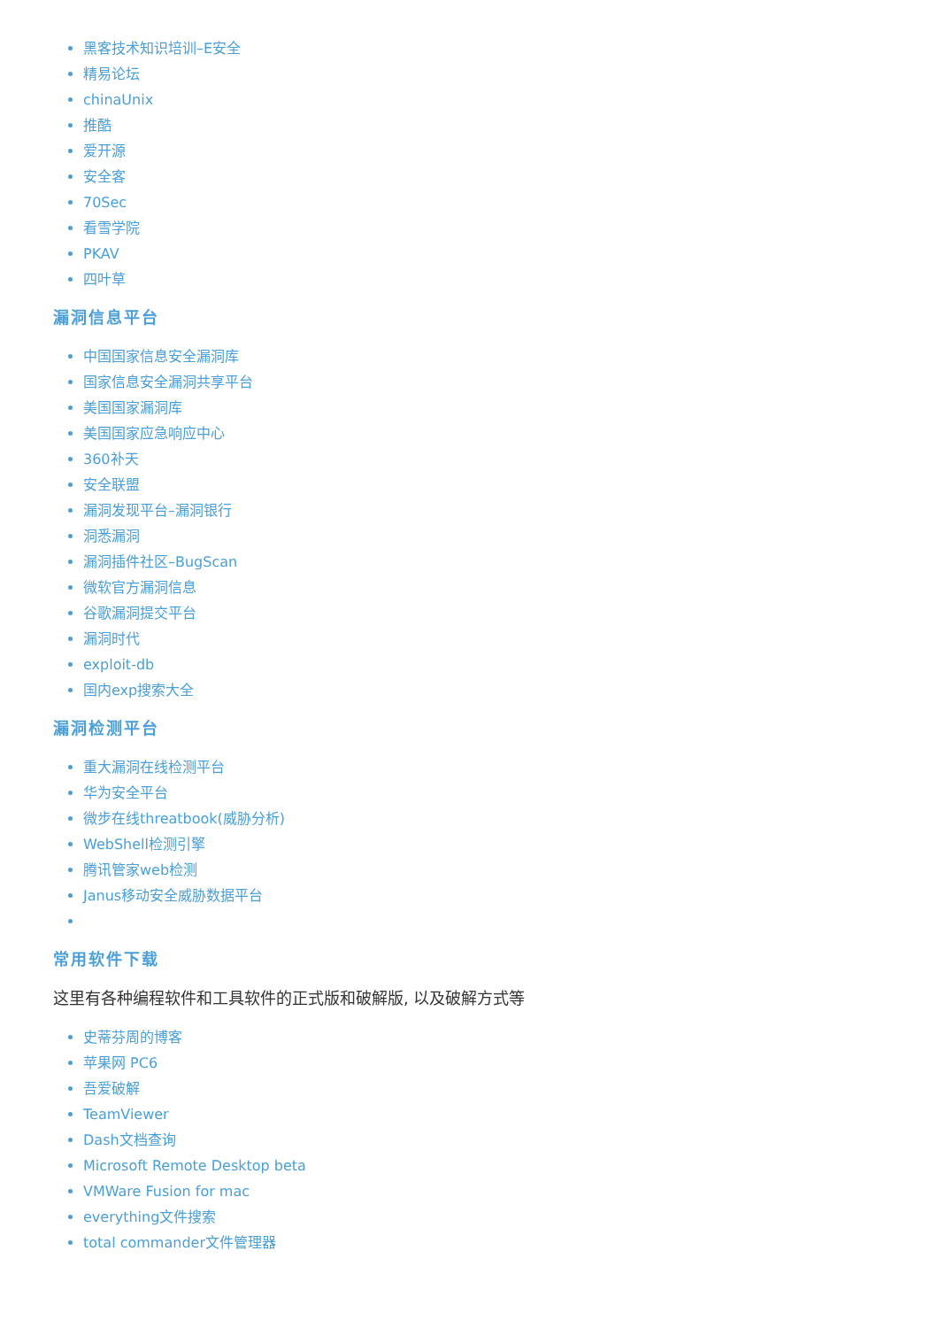黑客技术知识培训–E安全
精易论坛
chinaUnix
推酷
爱开源
安全客
70Sec
看雪学院
PKAV
四叶草
漏洞信息平台
中国国家信息安全漏洞库
国家信息安全漏洞共享平台
美国国家漏洞库
美国国家应急响应中心
360补天
安全联盟
漏洞发现平台–漏洞银行
洞悉漏洞
漏洞插件社区–BugScan
微软官方漏洞信息
谷歌漏洞提交平台
漏洞时代
exploit-db
国内exp搜索大全
漏洞检测平台
重大漏洞在线检测平台
华为安全平台
微步在线threatbook(威胁分析)
WebShell检测引擎
腾讯管家web检测
Janus移动安全威胁数据平台
常用软件下载
这里有各种编程软件和工具软件的正式版和破解版, 以及破解方式等
史蒂芬周的博客
苹果网 PC6
吾爱破解
TeamViewer
Dash文档查询
Microsoft Remote Desktop beta
VMWare Fusion for mac
everything文件搜索
total commander文件管理器